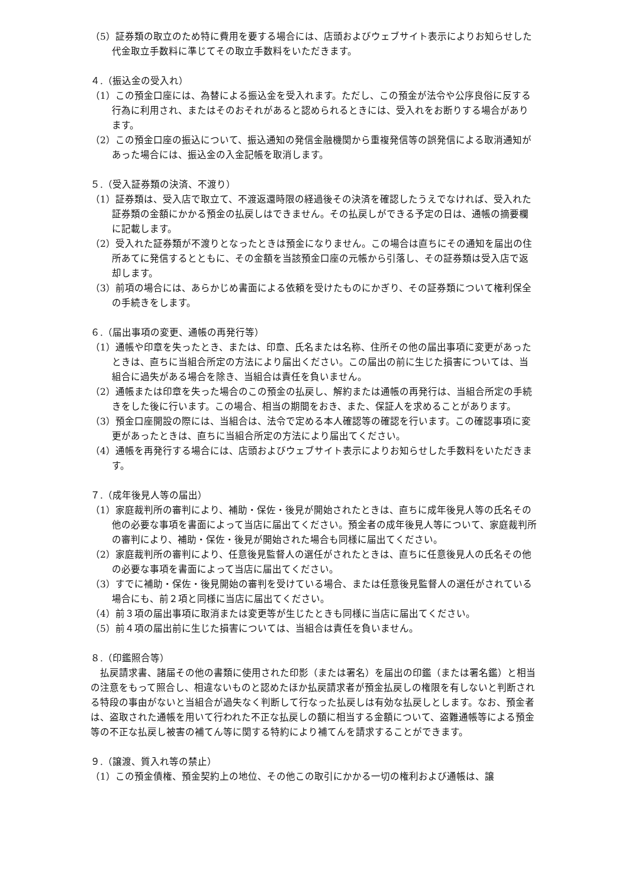（5）証券類の取立のため特に費用を要する場合には、店頭およびウェブサイト表示によりお知らせした代金取立手数料に準じてその取立手数料をいただきます。
４.（振込金の受入れ）
（1）この預金口座には、為替による振込金を受入れます。ただし、この預金が法令や公序良俗に反する行為に利用され、またはそのおそれがあると認められるときには、受入れをお断りする場合があります。
（2）この預金口座の振込について、振込通知の発信金融機関から重複発信等の誤発信による取消通知があった場合には、振込金の入金記帳を取消します。
５.（受入証券類の決済、不渡り）
（1）証券類は、受入店で取立て、不渡返還時限の経過後その決済を確認したうえでなければ、受入れた証券類の金額にかかる預金の払戻しはできません。その払戻しができる予定の日は、通帳の摘要欄に記載します。
（2）受入れた証券類が不渡りとなったときは預金になりません。この場合は直ちにその通知を届出の住所あてに発信するとともに、その金額を当該預金口座の元帳から引落し、その証券類は受入店で返却します。
（3）前項の場合には、あらかじめ書面による依頼を受けたものにかぎり、その証券類について権利保全の手続きをします。
６.（届出事項の変更、通帳の再発行等）
（1）通帳や印章を失ったとき、または、印章、氏名または名称、住所その他の届出事項に変更があったときは、直ちに当組合所定の方法により届出ください。この届出の前に生じた損害については、当組合に過失がある場合を除き、当組合は責任を負いません。
（2）通帳または印章を失った場合のこの預金の払戻し、解約または通帳の再発行は、当組合所定の手続きをした後に行います。この場合、相当の期間をおき、また、保証人を求めることがあります。
（3）預金口座開設の際には、当組合は、法令で定める本人確認等の確認を行います。この確認事項に変更があったときは、直ちに当組合所定の方法により届出てください。
（4）通帳を再発行する場合には、店頭およびウェブサイト表示によりお知らせした手数料をいただきます。
７.（成年後見人等の届出）
（1）家庭裁判所の審判により、補助・保佐・後見が開始されたときは、直ちに成年後見人等の氏名その他の必要な事項を書面によって当店に届出てください。預金者の成年後見人等について、家庭裁判所の審判により、補助・保佐・後見が開始された場合も同様に届出てください。
（2）家庭裁判所の審判により、任意後見監督人の選任がされたときは、直ちに任意後見人の氏名その他の必要な事項を書面によって当店に届出てください。
（3）すでに補助・保佐・後見開始の審判を受けている場合、または任意後見監督人の選任がされている場合にも、前２項と同様に当店に届出てください。
（4）前３項の届出事項に取消または変更等が生じたときも同様に当店に届出てください。
（5）前４項の届出前に生じた損害については、当組合は責任を負いません。
８.（印鑑照合等）
払戻請求書、諸届その他の書類に使用された印影（または署名）を届出の印鑑（または署名鑑）と相当の注意をもって照合し、相違ないものと認めたほか払戻請求者が預金払戻しの権限を有しないと判断される特段の事由がないと当組合が過失なく判断して行なった払戻しは有効な払戻しとします。なお、預金者は、盗取された通帳を用いて行われた不正な払戻しの額に相当する金額について、盗難通帳等による預金等の不正な払戻し被害の補てん等に関する特約により補てんを請求することができます。
９.（譲渡、質入れ等の禁止）
（1）この預金債権、預金契約上の地位、その他この取引にかかる一切の権利および通帳は、譲